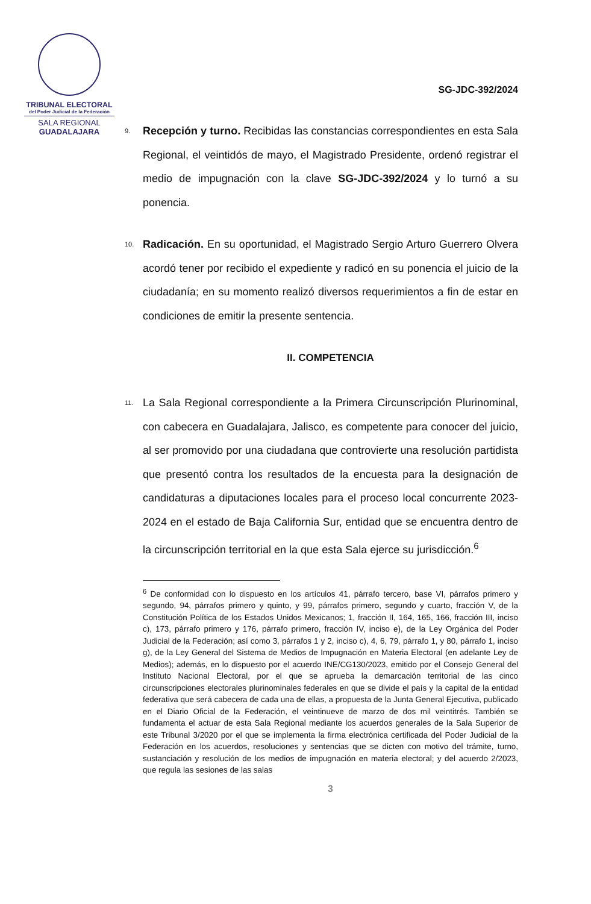TRIBUNAL ELECTORAL
del Poder Judicial de la Federación
SALA REGIONAL
GUADALAJARA
SG-JDC-392/2024
9.
Recepción y turno. Recibidas las constancias correspondientes en esta Sala Regional, el veintidós de mayo, el Magistrado Presidente, ordenó registrar el medio de impugnación con la clave SG-JDC-392/2024 y lo turnó a su ponencia.
10.
Radicación. En su oportunidad, el Magistrado Sergio Arturo Guerrero Olvera acordó tener por recibido el expediente y radicó en su ponencia el juicio de la ciudadanía; en su momento realizó diversos requerimientos a fin de estar en condiciones de emitir la presente sentencia.
II. COMPETENCIA
11.
La Sala Regional correspondiente a la Primera Circunscripción Plurinominal, con cabecera en Guadalajara, Jalisco, es competente para conocer del juicio, al ser promovido por una ciudadana que controvierte una resolución partidista que presentó contra los resultados de la encuesta para la designación de candidaturas a diputaciones locales para el proceso local concurrente 2023-2024 en el estado de Baja California Sur, entidad que se encuentra dentro de la circunscripción territorial en la que esta Sala ejerce su jurisdicción.<sup>6</sup>
<sup>6</sup> De conformidad con lo dispuesto en los artículos 41, párrafo tercero, base VI, párrafos primero y segundo, 94, párrafos primero y quinto, y 99, párrafos primero, segundo y cuarto, fracción V, de la Constitución Política de los Estados Unidos Mexicanos; 1, fracción II, 164, 165, 166, fracción III, inciso c), 173, párrafo primero y 176, párrafo primero, fracción IV, inciso e), de la Ley Orgánica del Poder Judicial de la Federación; así como 3, párrafos 1 y 2, inciso c), 4, 6, 79, párrafo 1, y 80, párrafo 1, inciso g), de la Ley General del Sistema de Medios de Impugnación en Materia Electoral (en adelante Ley de Medios); además, en lo dispuesto por el acuerdo INE/CG130/2023, emitido por el Consejo General del Instituto Nacional Electoral, por el que se aprueba la demarcación territorial de las cinco circunscripciones electorales plurinominales federales en que se divide el país y la capital de la entidad federativa que será cabecera de cada una de ellas, a propuesta de la Junta General Ejecutiva, publicado en el Diario Oficial de la Federación, el veintinueve de marzo de dos mil veintitrés. También se fundamenta el actuar de esta Sala Regional mediante los acuerdos generales de la Sala Superior de este Tribunal 3/2020 por el que se implementa la firma electrónica certificada del Poder Judicial de la Federación en los acuerdos, resoluciones y sentencias que se dicten con motivo del trámite, turno, sustanciación y resolución de los medios de impugnación en materia electoral; y del acuerdo 2/2023, que regula las sesiones de las salas
3